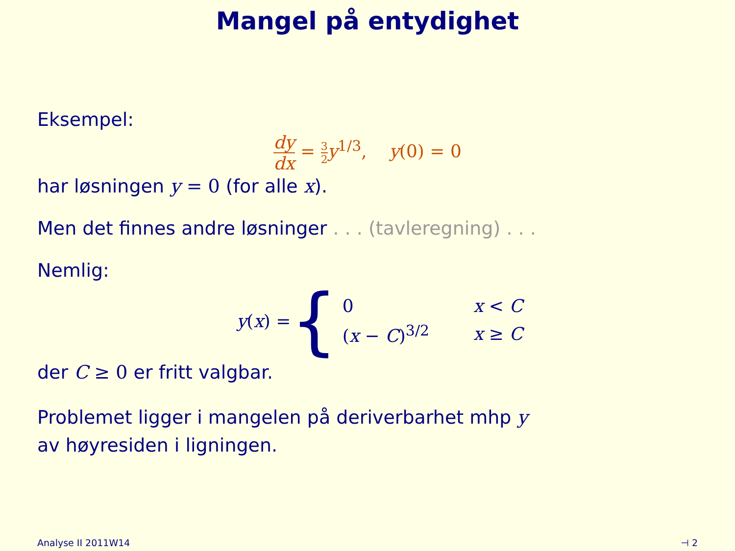Mangel på entydighet
Eksempel:
dy dx = 3 2 y<sup>1/3</sup>, y(0) = 0
har løsningen y = 0 (for alle x).
Men det finnes andre løsninger . . . (tavleregning) . . .
Nemlig:
y(x) = {
| 0 | x < C |
| ( x − C )<sup>3/2</sup> | x ≥ C |
der C ≥ 0 er fritt valgbar.
Problemet ligger i mangelen på deriverbarhet mhp y
av høyresiden i ligningen.
Analyse II 2011W14 ⊣ 2